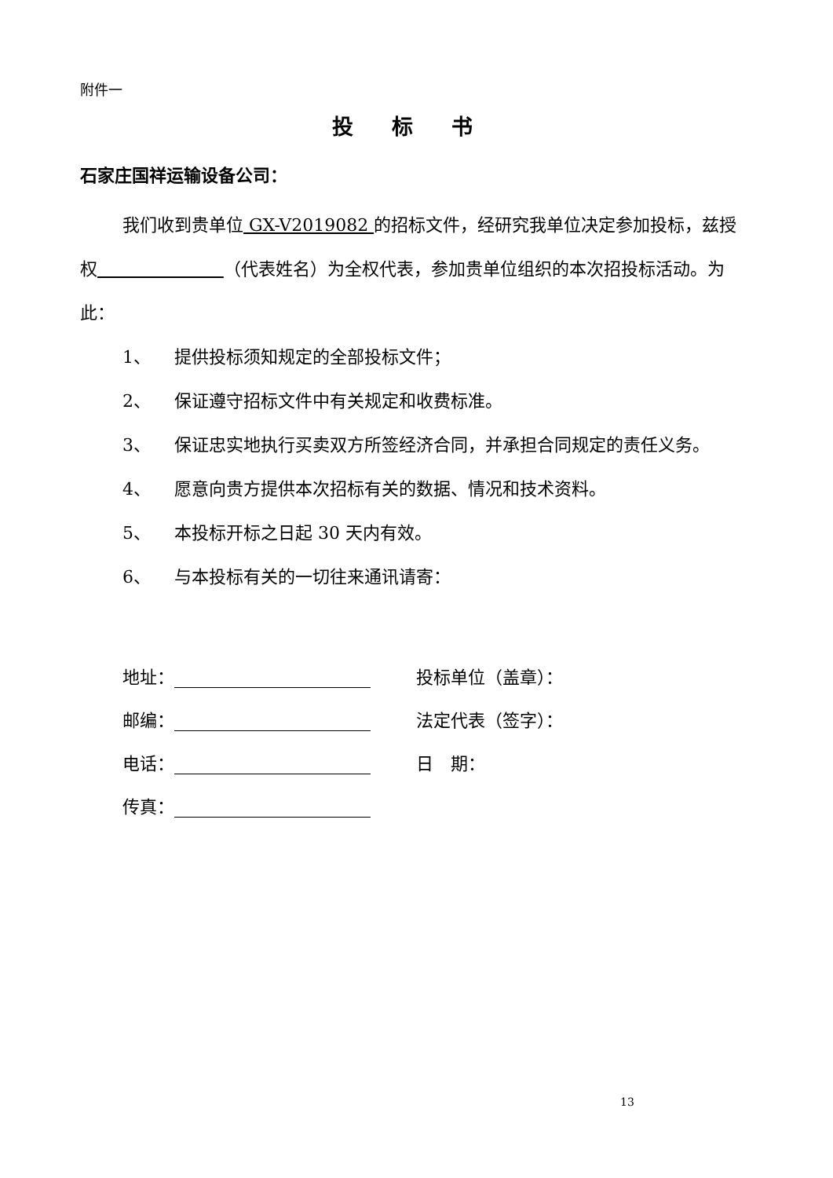附件一
投 标 书
石家庄国祥运输设备公司：
我们收到贵单位 GX-V2019082 的招标文件，经研究我单位决定参加投标，兹授权 （代表姓名）为全权代表，参加贵单位组织的本次招投标活动。为此：
1、 提供投标须知规定的全部投标文件；
2、 保证遵守招标文件中有关规定和收费标准。
3、 保证忠实地执行买卖双方所签经济合同，并承担合同规定的责任义务。
4、 愿意向贵方提供本次招标有关的数据、情况和技术资料。
5、 本投标开标之日起 30 天内有效。
6、 与本投标有关的一切往来通讯请寄：
地址： 投标单位（盖章）：
邮编： 法定代表（签字）：
电话： 日　期：
传真：
13